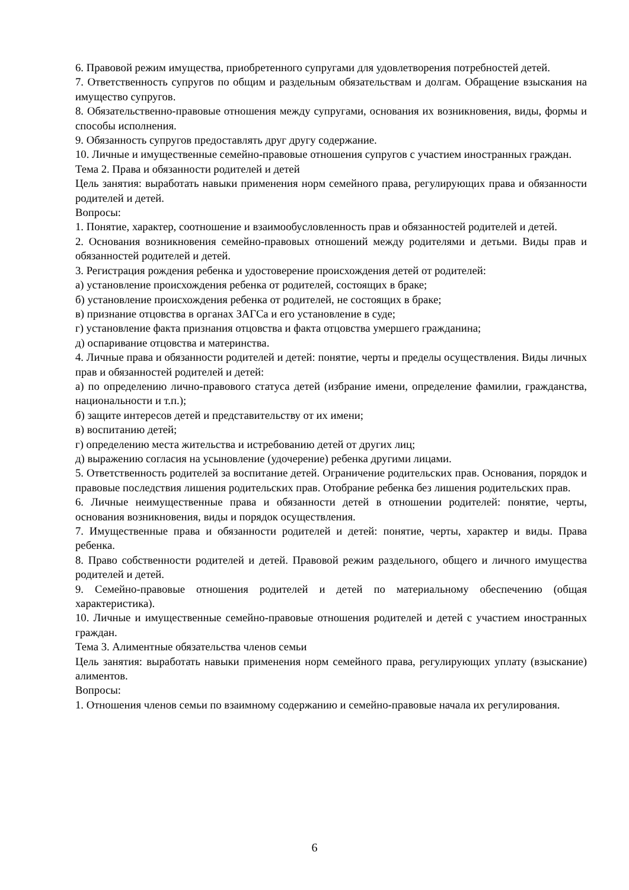6. Правовой режим имущества, приобретенного супругами для удовлетворения потребностей детей.
7. Ответственность супругов по общим и раздельным обязательствам и долгам. Обращение взыскания на имущество супругов.
8. Обязательственно-правовые отношения между супругами, основания их возникновения, виды, формы и способы исполнения.
9. Обязанность супругов предоставлять друг другу содержание.
10. Личные и имущественные семейно-правовые отношения супругов с участием иностранных граждан.
Тема 2. Права и обязанности родителей и детей
Цель занятия: выработать навыки применения норм семейного права, регулирующих права и обязанности родителей и детей.
Вопросы:
1. Понятие, характер, соотношение и взаимообусловленность прав и обязанностей родителей и детей.
2. Основания возникновения семейно-правовых отношений между родителями и детьми. Виды прав и обязанностей родителей и детей.
3. Регистрация рождения ребенка и удостоверение происхождения детей от родителей:
а) установление происхождения ребенка от родителей, состоящих в браке;
б) установление происхождения ребенка от родителей, не состоящих в браке;
в) признание отцовства в органах ЗАГСа и его установление в суде;
г) установление факта признания отцовства и факта отцовства умершего гражданина;
д) оспаривание отцовства и материнства.
4. Личные права и обязанности родителей и детей: понятие, черты и пределы осуществления. Виды личных прав и обязанностей родителей и детей:
а) по определению лично-правового статуса детей (избрание имени, определение фамилии, гражданства, национальности и т.п.);
б) защите интересов детей и представительству от их имени;
в) воспитанию детей;
г) определению места жительства и истребованию детей от других лиц;
д) выражению согласия на усыновление (удочерение) ребенка другими лицами.
5. Ответственность родителей за воспитание детей. Ограничение родительских прав. Основания, порядок и правовые последствия лишения родительских прав. Отобрание ребенка без лишения родительских прав.
6. Личные неимущественные права и обязанности детей в отношении родителей: понятие, черты, основания возникновения, виды и порядок осуществления.
7. Имущественные права и обязанности родителей и детей: понятие, черты, характер и виды. Права ребенка.
8. Право собственности родителей и детей. Правовой режим раздельного, общего и личного имущества родителей и детей.
9. Семейно-правовые отношения родителей и детей по материальному обеспечению (общая характеристика).
10. Личные и имущественные семейно-правовые отношения родителей и детей с участием иностранных граждан.
Тема 3. Алиментные обязательства членов семьи
Цель занятия: выработать навыки применения норм семейного права, регулирующих уплату (взыскание) алиментов.
Вопросы:
1. Отношения членов семьи по взаимному содержанию и семейно-правовые начала их регулирования.
6